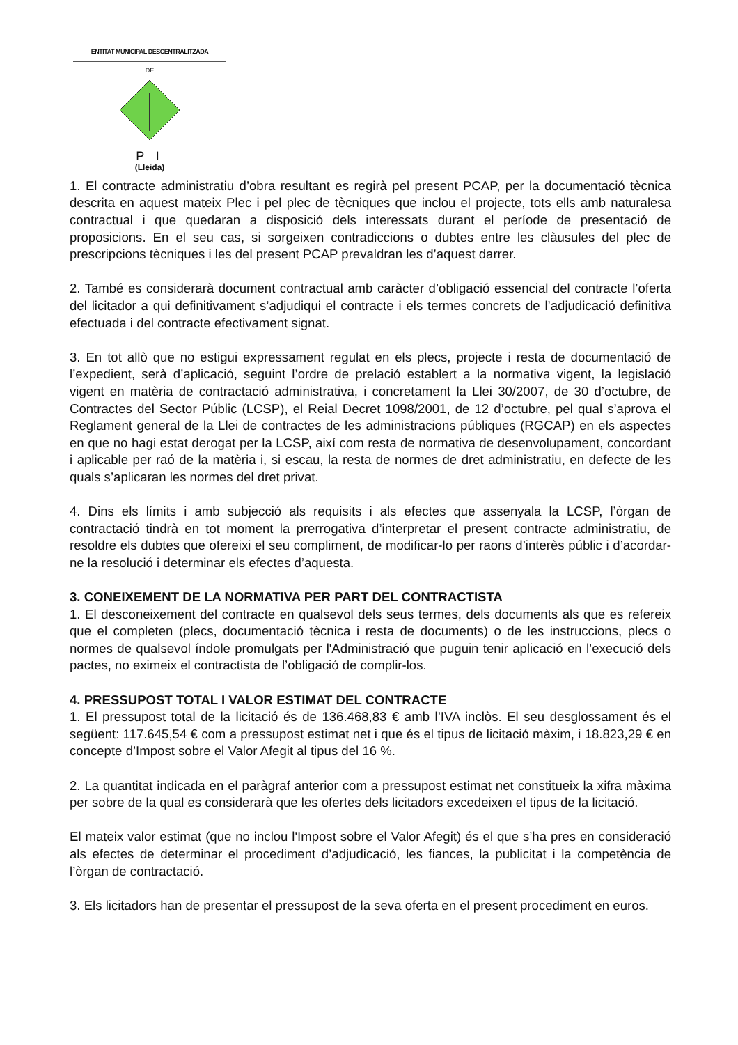ENTITAT MUNICIPAL DESCENTRALITZADA
DE
P I
(Lleida)
1. El contracte administratiu d’obra resultant es regirà pel present PCAP, per la documentació tècnica descrita en aquest mateix Plec i pel plec de tècniques que inclou el projecte, tots ells amb naturalesa contractual i que quedaran a disposició dels interessats durant el període de presentació de proposicions. En el seu cas, si sorgeixen contradiccions o dubtes entre les clàusules del plec de prescripcions tècniques i les del present PCAP prevaldran les d’aquest darrer.
2. També es considerarà document contractual amb caràcter d’obligació essencial del contracte l’oferta del licitador a qui definitivament s’adjudiqui el contracte i els termes concrets de l’adjudicació definitiva efectuada i del contracte efectivament signat.
3. En tot allò que no estigui expressament regulat en els plecs, projecte i resta de documentació de l’expedient, serà d’aplicació, seguint l’ordre de prelació establert a la normativa vigent, la legislació vigent en matèria de contractació administrativa, i concretament la Llei 30/2007, de 30 d’octubre, de Contractes del Sector Públic (LCSP), el Reial Decret 1098/2001, de 12 d’octubre, pel qual s’aprova el Reglament general de la Llei de contractes de les administracions públiques (RGCAP) en els aspectes en que no hagi estat derogat per la LCSP, així com resta de normativa de desenvolupament, concordant i aplicable per raó de la matèria i, si escau, la resta de normes de dret administratiu, en defecte de les quals s’aplicaran les normes del dret privat.
4. Dins els límits i amb subjecció als requisits i als efectes que assenyala la LCSP, l’òrgan de contractació tindrà en tot moment la prerrogativa d’interpretar el present contracte administratiu, de resoldre els dubtes que ofereixi el seu compliment, de modificar-lo per raons d’interès públic i d’acordar-ne la resolució i determinar els efectes d’aquesta.
3. CONEIXEMENT DE LA NORMATIVA PER PART DEL CONTRACTISTA
1. El desconeixement del contracte en qualsevol dels seus termes, dels documents als que es refereix que el completen (plecs, documentació tècnica i resta de documents) o de les instruccions, plecs o normes de qualsevol índole promulgats per l'Administració que puguin tenir aplicació en l’execució dels pactes, no eximeix el contractista de l’obligació de complir-los.
4. PRESSUPOST TOTAL I VALOR ESTIMAT DEL CONTRACTE
1. El pressupost total de la licitació és de 136.468,83 € amb l’IVA inclòs. El seu desglossament és el següent: 117.645,54 € com a pressupost estimat net i que és el tipus de licitació màxim, i 18.823,29 € en concepte d’Impost sobre el Valor Afegit al tipus del 16 %.
2. La quantitat indicada en el paràgraf anterior com a pressupost estimat net constitueix la xifra màxima per sobre de la qual es considerarà que les ofertes dels licitadors excedeixen el tipus de la licitació.
El mateix valor estimat (que no inclou l'Impost sobre el Valor Afegit) és el que s’ha pres en consideració als efectes de determinar el procediment d’adjudicació, les fiances, la publicitat i la competència de l’òrgan de contractació.
3. Els licitadors han de presentar el pressupost de la seva oferta en el present procediment en euros.